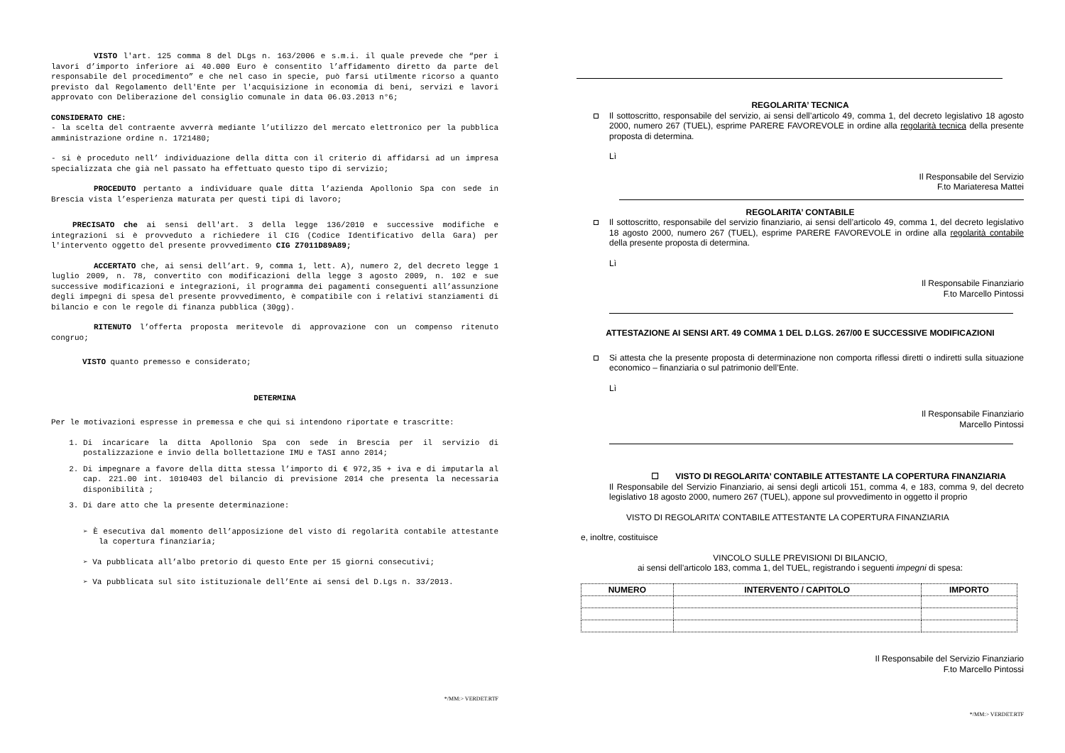VISTO l'art. 125 comma 8 del DLgs n. 163/2006 e s.m.i. il quale prevede che “per i lavori d’importo inferiore ai 40.000 Euro è consentito l’affidamento diretto da parte del responsabile del procedimento” e che nel caso in specie, può farsi utilmente ricorso a quanto previsto dal Regolamento dell'Ente per l'acquisizione in economia di beni, servizi e lavori approvato con Deliberazione del consiglio comunale in data 06.03.2013 n°6;
CONSIDERATO CHE:
- la scelta del contraente avverrà mediante l’utilizzo del mercato elettronico per la pubblica amministrazione ordine n. 1721480;
- si è proceduto nell’ individuazione della ditta con il criterio di affidarsi ad un impresa specializzata che già nel passato ha effettuato questo tipo di servizio;
PROCEDUTO pertanto a individuare quale ditta l’azienda Apollonio Spa con sede in Brescia vista l’esperienza maturata per questi tipi di lavoro;
PRECISATO che ai sensi dell'art. 3 della legge 136/2010 e successive modifiche e integrazioni si è provveduto a richiedere il CIG (Codice Identificativo della Gara) per l'intervento oggetto del presente provvedimento CIG Z7011D89A89;
ACCERTATO che, ai sensi dell’art. 9, comma 1, lett. A), numero 2, del decreto legge 1 luglio 2009, n. 78, convertito con modificazioni della legge 3 agosto 2009, n. 102 e sue successive modificazioni e integrazioni, il programma dei pagamenti conseguenti all’assunzione degli impegni di spesa del presente provvedimento, è compatibile con i relativi stanziamenti di bilancio e con le regole di finanza pubblica (30gg).
RITENUTO l’offerta proposta meritevole di approvazione con un compenso ritenuto congruo;
VISTO quanto premesso e considerato;
DETERMINA
Per le motivazioni espresse in premessa e che qui si intendono riportate e trascritte:
1. Di incaricare la ditta Apollonio Spa con sede in Brescia per il servizio di postalizzazione e invio della bollettazione IMU e TASI anno 2014;
2. Di impegnare a favore della ditta stessa l’importo di € 972,35 + iva e di imputarla al cap. 221.00 int. 1010403 del bilancio di previsione 2014 che presenta la necessaria disponibilità ;
3. Di dare atto che la presente determinazione:
➢ È esecutiva dal momento dell’apposizione del visto di regolarità contabile attestante la copertura finanziaria;
➢ Va pubblicata all’albo pretorio di questo Ente per 15 giorni consecutivi;
➢ Va pubblicata sul sito istituzionale dell’Ente ai sensi del D.Lgs n. 33/2013.
*/MM:> VERDET.RTF
REGOLARITA’ TECNICA
Il sottoscritto, responsabile del servizio, ai sensi dell’articolo 49, comma 1, del decreto legislativo 18 agosto 2000, numero 267 (TUEL), esprime PARERE FAVOREVOLE in ordine alla regolarità tecnica della presente proposta di determina.
Lì
Il Responsabile del Servizio
F.to Mariateresa Mattei
REGOLARITA’ CONTABILE
Il sottoscritto, responsabile del servizio finanziario, ai sensi dell’articolo 49, comma 1, del decreto legislativo 18 agosto 2000, numero 267 (TUEL), esprime PARERE FAVOREVOLE in ordine alla regolarità contabile della presente proposta di determina.
Lì
Il Responsabile Finanziario
F.to Marcello Pintossi
ATTESTAZIONE AI SENSI ART. 49 COMMA 1 DEL D.LGS. 267/00 E SUCCESSIVE MODIFICAZIONI
Si attesta che la presente proposta di determinazione non comporta riflessi diretti o indiretti sulla situazione economico – finanziaria o sul patrimonio dell’Ente.
Lì
Il Responsabile Finanziario
Marcello Pintossi
☐ VISTO DI REGOLARITA’ CONTABILE ATTESTANTE LA COPERTURA FINANZIARIA
Il Responsabile del Servizio Finanziario, ai sensi degli articoli 151, comma 4, e 183, comma 9, del decreto legislativo 18 agosto 2000, numero 267 (TUEL), appone sul provvedimento in oggetto il proprio
VISTO DI REGOLARITA’ CONTABILE ATTESTANTE LA COPERTURA FINANZIARIA
e, inoltre, costituisce
VINCOLO SULLE PREVISIONI DI BILANCIO,
ai sensi dell’articolo 183, comma 1, del TUEL, registrando i seguenti impegni di spesa:
| NUMERO | INTERVENTO / CAPITOLO | IMPORTO |
| --- | --- | --- |
Il Responsabile del Servizio Finanziario
F.to Marcello Pintossi
*/MM:> VERDET.RTF